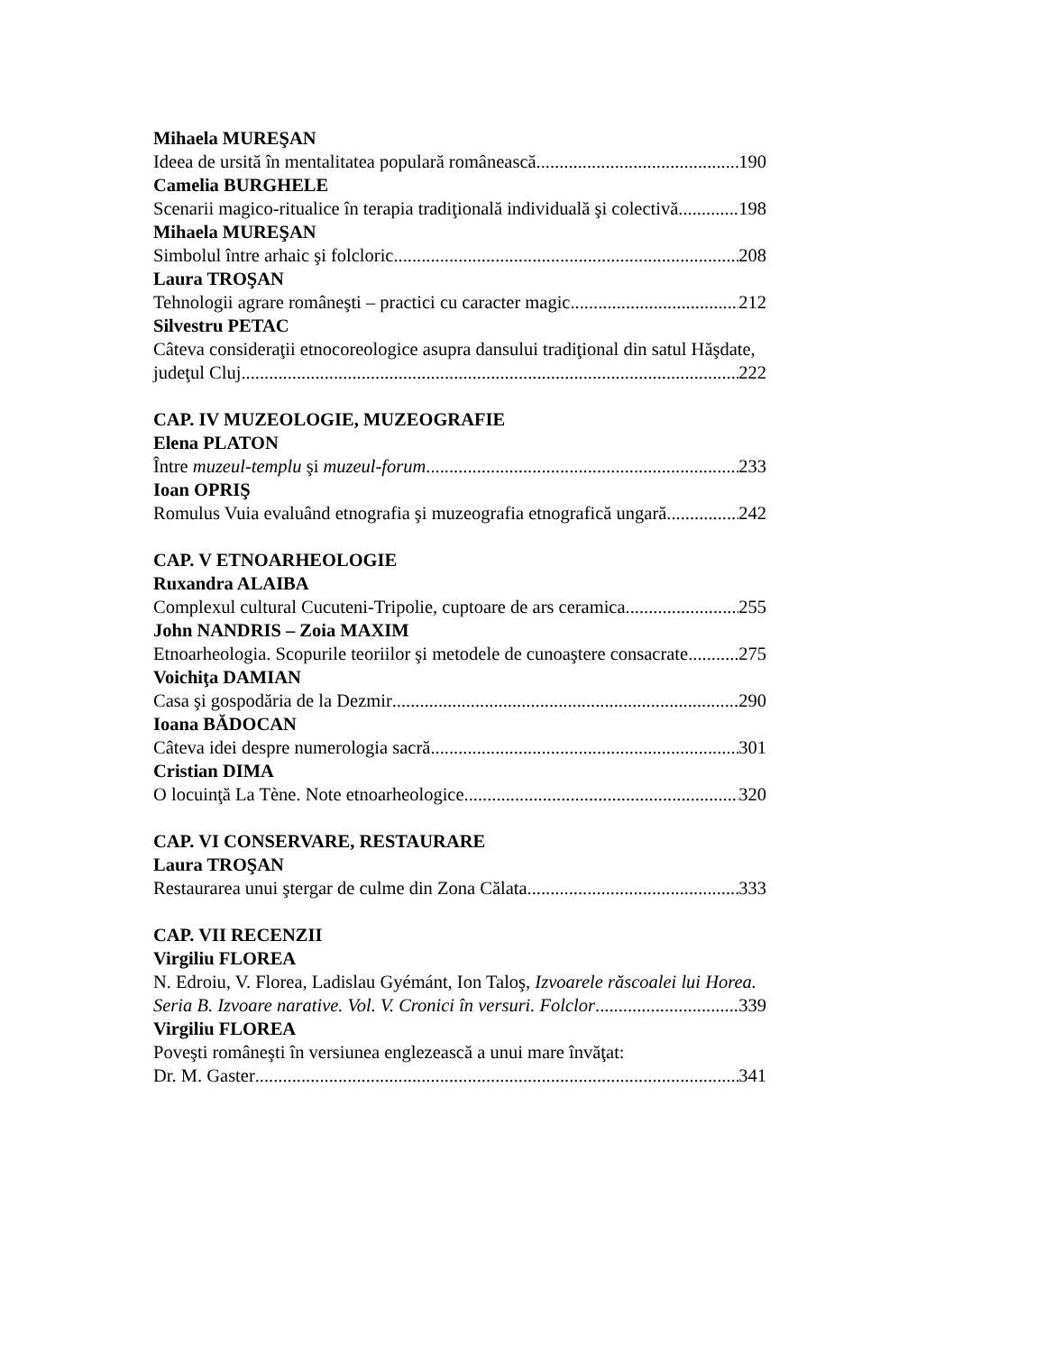Mihaela MUREŞAN
Ideea de ursită în mentalitatea populară românească 190
Camelia BURGHELE
Scenarii magico-ritualice în terapia tradiţională individuală şi colectivă 198
Mihaela MUREŞAN
Simbolul între arhaic şi folcloric 208
Laura TROŞAN
Tehnologii agrare româneşti – practici cu caracter magic 212
Silvestru PETAC
Câteva consideraţii etnocoreologice asupra dansului tradiţional din satul Hăşdate,
judeţul Cluj 222
CAP. IV MUZEOLOGIE, MUZEOGRAFIE
Elena PLATON
Între muzeul-templu şi muzeul-forum 233
Ioan OPRIŞ
Romulus Vuia evaluând etnografia şi muzeografia etnografică ungară 242
CAP. V ETNOARHEOLOGIE
Ruxandra ALAIBA
Complexul cultural Cucuteni-Tripolie, cuptoare de ars ceramica 255
John NANDRIS – Zoia MAXIM
Etnoarheologia. Scopurile teoriilor şi metodele de cunoaştere consacrate 275
Voichiţa DAMIAN
Casa şi gospodăria de la Dezmir 290
Ioana BĂDOCAN
Câteva idei despre numerologia sacră 301
Cristian DIMA
O locuinţă La Tène. Note etnoarheologice 320
CAP. VI CONSERVARE, RESTAURARE
Laura TROŞAN
Restaurarea unui ştergar de culme din Zona Călata 333
CAP. VII RECENZII
Virgiliu FLOREA
N. Edroiu, V. Florea, Ladislau Gyémánt, Ion Taloş, Izvoarele răscoalei lui Horea.
Seria B. Izvoare narative. Vol. V. Cronici în versuri. Folclor 339
Virgiliu FLOREA
Poveşti româneşti în versiunea englezească a unui mare învăţat:
Dr. M. Gaster 341